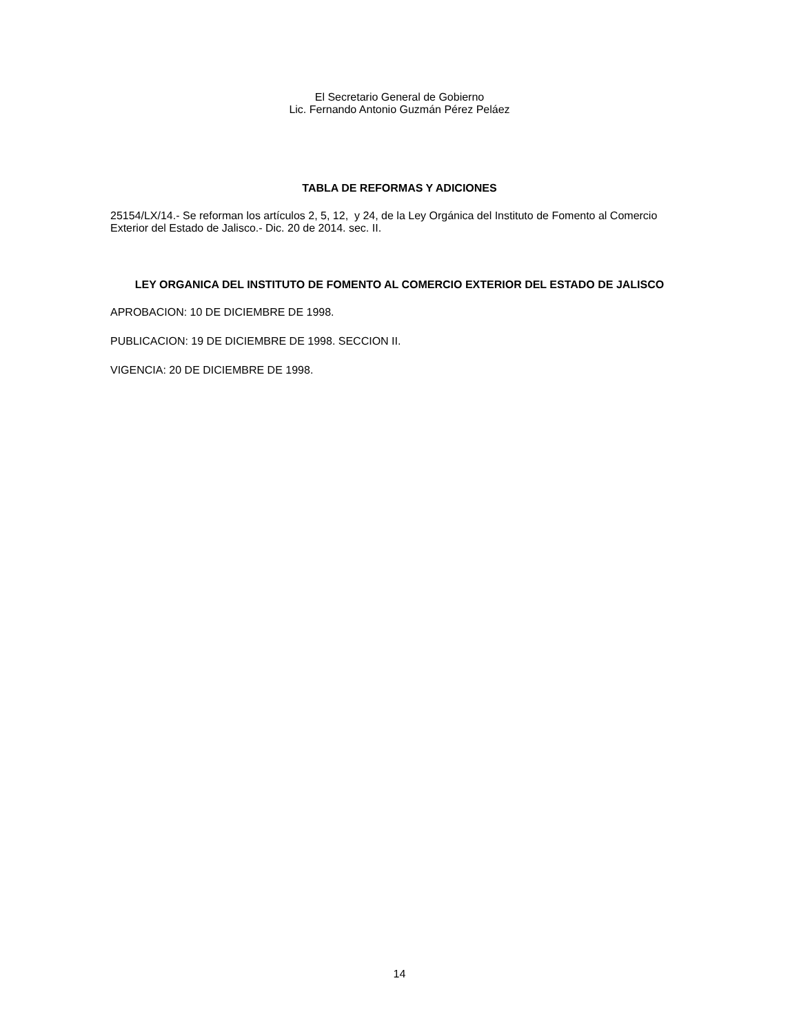El Secretario General de Gobierno
Lic. Fernando Antonio Guzmán Pérez Peláez
TABLA DE REFORMAS Y ADICIONES
25154/LX/14.- Se reforman los artículos 2, 5, 12, y 24, de la Ley Orgánica del Instituto de Fomento al Comercio Exterior del Estado de Jalisco.- Dic. 20 de 2014. sec. II.
LEY ORGANICA DEL INSTITUTO DE FOMENTO AL COMERCIO EXTERIOR DEL ESTADO DE JALISCO
APROBACION: 10 DE DICIEMBRE DE 1998.
PUBLICACION: 19 DE DICIEMBRE DE 1998. SECCION II.
VIGENCIA: 20 DE DICIEMBRE DE 1998.
14